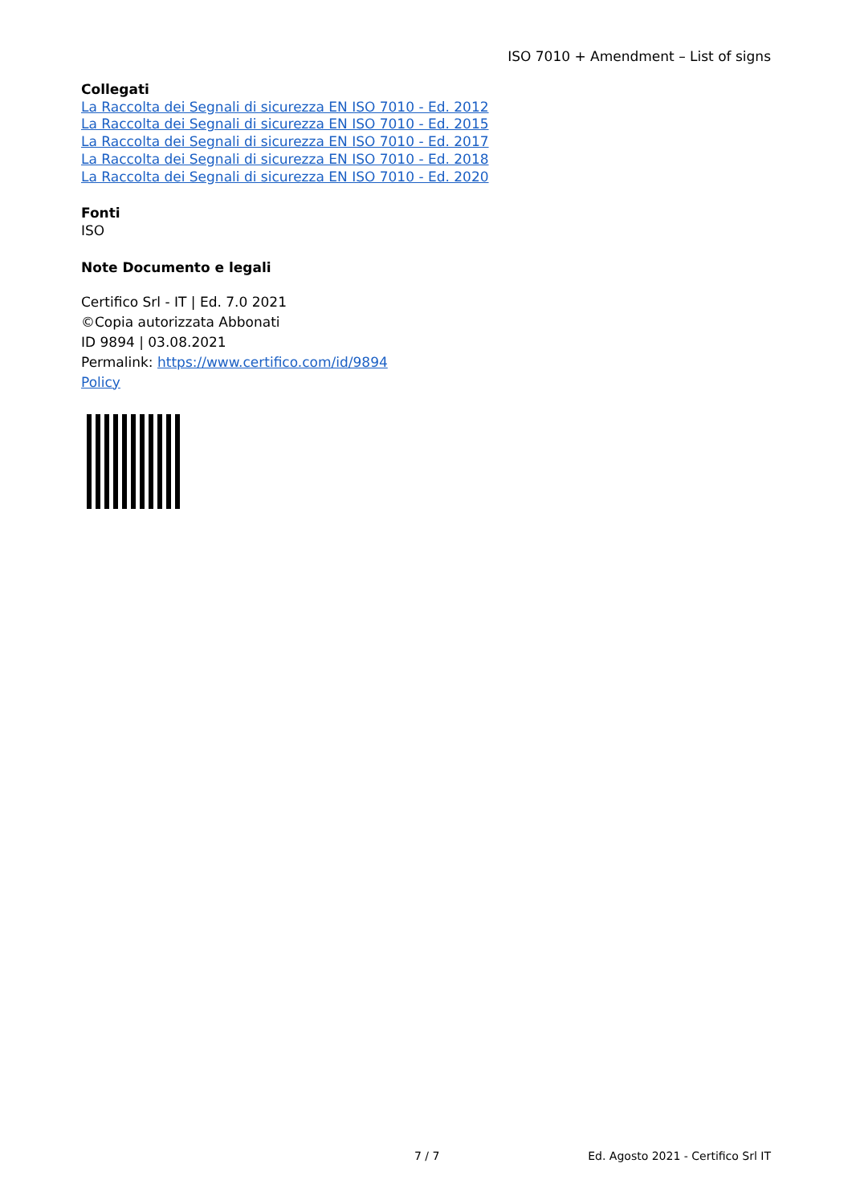ISO 7010 + Amendment – List of signs
Collegati
La Raccolta dei Segnali di sicurezza EN ISO 7010 - Ed. 2012
La Raccolta dei Segnali di sicurezza EN ISO 7010 - Ed. 2015
La Raccolta dei Segnali di sicurezza EN ISO 7010 - Ed. 2017
La Raccolta dei Segnali di sicurezza EN ISO 7010 - Ed. 2018
La Raccolta dei Segnali di sicurezza EN ISO 7010 - Ed. 2020
Fonti
ISO
Note Documento e legali
Certifico Srl - IT | Ed. 7.0 2021
©Copia autorizzata Abbonati
ID 9894 | 03.08.2021
Permalink: https://www.certifico.com/id/9894
Policy
7 / 7
Ed. Agosto 2021 - Certifico Srl IT